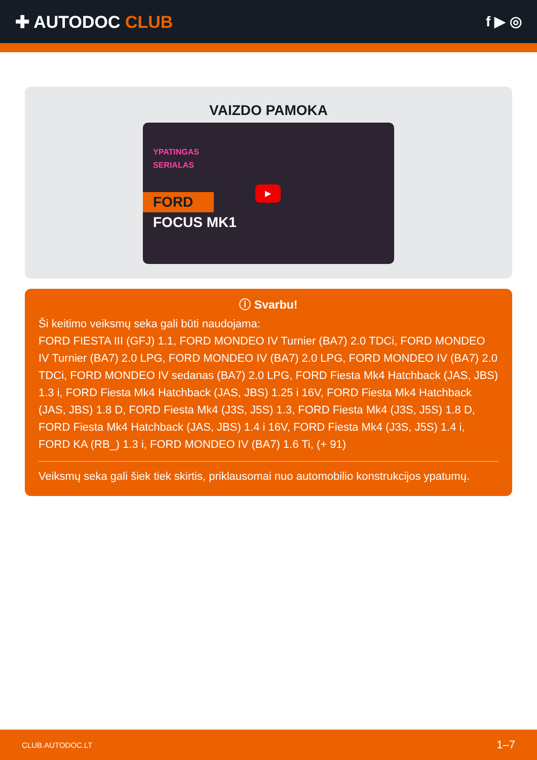✚ AUTODOC CLUB
f ▶ ◎
VAIZDO PAMOKA
YPATINGAS
SERIALAS
FORD
FOCUS MK1
▶
ⓘ Svarbu!
Ši keitimo veiksmų seka gali būti naudojama:
FORD FIESTA III (GFJ) 1.1, FORD MONDEO IV Turnier (BA7) 2.0 TDCi, FORD MONDEO IV Turnier (BA7) 2.0 LPG, FORD MONDEO IV (BA7) 2.0 LPG, FORD MONDEO IV (BA7) 2.0 TDCi, FORD MONDEO IV sedanas (BA7) 2.0 LPG, FORD Fiesta Mk4 Hatchback (JAS, JBS) 1.3 i, FORD Fiesta Mk4 Hatchback (JAS, JBS) 1.25 i 16V, FORD Fiesta Mk4 Hatchback (JAS, JBS) 1.8 D, FORD Fiesta Mk4 (J3S, J5S) 1.3, FORD Fiesta Mk4 (J3S, J5S) 1.8 D, FORD Fiesta Mk4 Hatchback (JAS, JBS) 1.4 i 16V, FORD Fiesta Mk4 (J3S, J5S) 1.4 i, FORD KA (RB_) 1.3 i, FORD MONDEO IV (BA7) 1.6 Ti, (+ 91)
Veiksmų seka gali šiek tiek skirtis, priklausomai nuo automobilio konstrukcijos ypatumų.
CLUB.AUTODOC.LT 1–7